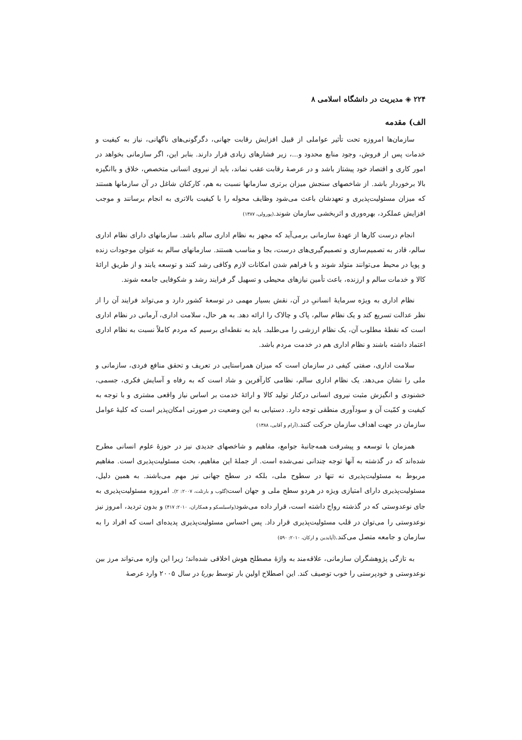۲۲۴ ◈ مدیریت در دانشگاه اسلامی ۸
الف) مقدمه
سازمان‌ها امروزه تحت تأثیر عواملی از قبیل افزایش رقابت جهانی، دگرگونی‌های ناگهانی، نیاز به کیفیت و خدمات پس از فروش، وجود منابع محدود و...، زیر فشارهای زیادی قرار دارند. بنابر این، اگر سازمانی بخواهد در امور کاری و اقتصاد خود پیشتاز باشد و در عرصهٔ رقابت عقب نماند، باید از نیروی انسانی متخصص، خلاق و باانگیزه بالا برخوردار باشد. از شاخصهای سنجش میزان برتری سازمانها نسبت به هم، کارکنان شاغل در آن سازمانها هستند که میزان مسئولیت‌پذیری و تعهدشان باعث می‌شود وظایف محوله را با کیفیت بالاتری به انجام برسانند و موجب افزایش عملکرد، بهره‌وری و اثربخشی سازمان شوند.(پورولی، ۱۳۸۷)
انجام درست کارها از عهدهٔ سازمانی برمی‌آید که مجهز به نظام اداری سالم باشد. سازمانهای دارای نظام اداری سالم، قادر به تصمیم‌سازی و تصمیم‌گیری‌های درست، بجا و مناسب هستند. سازمانهای سالم به عنوان موجودات زنده و پویا در محیط می‌توانند متولد شوند و با فراهم شدن امکانات لازم وکافی رشد کنند و توسعه یابند و از طریق ارائهٔ کالا و خدمات سالم و ارزنده، باعث تأمین نیازهای محیطی و تسهیل گر فرایند رشد و شکوفایی جامعه شوند.
نظام اداری به ویژه سرمایهٔ انسانیِ در آن، نقش بسیار مهمی در توسعهٔ کشور دارد و می‌تواند فرایند آن را از نظر عدالت تسریع کند و یک نظام سالم، پاک و چالاک را ارائه دهد. به هر حال، سلامت اداری، آرمانی در نظام اداری است که نقطهٔ مطلوب آن، یک نظام ارزشی را می‌طلبد. باید به نقطه‌ای برسیم که مردم کاملاً نسبت به نظام اداری اعتماد داشته باشند و نظام اداری هم در خدمت مردم باشد.
سلامت اداری، صفتی کیفی در سازمان است که میزان همراستایی در تعریف و تحقق منافع فردی، سازمانی و ملی را نشان می‌دهد. یک نظام اداری سالم، نظامی کارآفرین و شاد است که به رفاه و آسایش فکری، جسمی، خشنودی و انگیزش مثبت نیروی انسانی درکنار تولید کالا و ارائهٔ خدمت بر اساس نیاز واقعی مشتری و با توجه به کیفیت و کمّیت آن و سودآوری منطقی توجه دارد. دستیابی به این وضعیت در صورتی امکان‌پذیر است که کلیهٔ عوامل سازمان در جهت اهداف سازمان حرکت کنند.(آرام و آقایی، ۱۳۸۸)
همزمان با توسعه و پیشرفت همه‌جانبهٔ جوامع، مفاهیم و شاخصهای جدیدی نیز در حوزهٔ علوم انسانی مطرح شده‌اند که در گذشته به آنها توجه چندانی نمی‌شده است. از جملهٔ این مفاهیم، بحث مسئولیت‌پذیری است. مفاهیم مربوط به مسئولیت‌پذیری نه تنها در سطوح ملی، بلکه در سطح جهانی نیز مهم می‌باشند. به همین دلیل، مسئولیت‌پذیری دارای امتیازی ویژه در هردو سطح ملی و جهان است(گلوب و بارتلت، ۲۰۰۷: ۲). امروزه مسئولیت‌پذیری به جای نوعدوستی که در گذشته رواج داشته است، قرار داده می‌شود(واسیلسکو و همکاران، ۲۰۱۰: ۴۱۷) و بدون تردید، امروز نیز نوعدوستی را می‌توان در قلب مسئولیت‌پذیری قرار داد. پس احساس مسئولیت‌پذیری پدیده‌ای است که افراد را به سازمان و جامعه متصل می‌کند.(آپایدین و ارکان، ۲۰۱۰: ۵۹۰)
به تازگی پژوهشگران سازمانی، علاقه‌مند به واژهٔ مصطلح هوش اخلاقی شده‌اند؛ زیرا این واژه می‌تواند مرز بین نوعدوستی و خودپرستی را خوب توصیف کند. این اصطلاح اولین بار توسط بوربا در سال ۲۰۰۵ وارد عرصهٔ